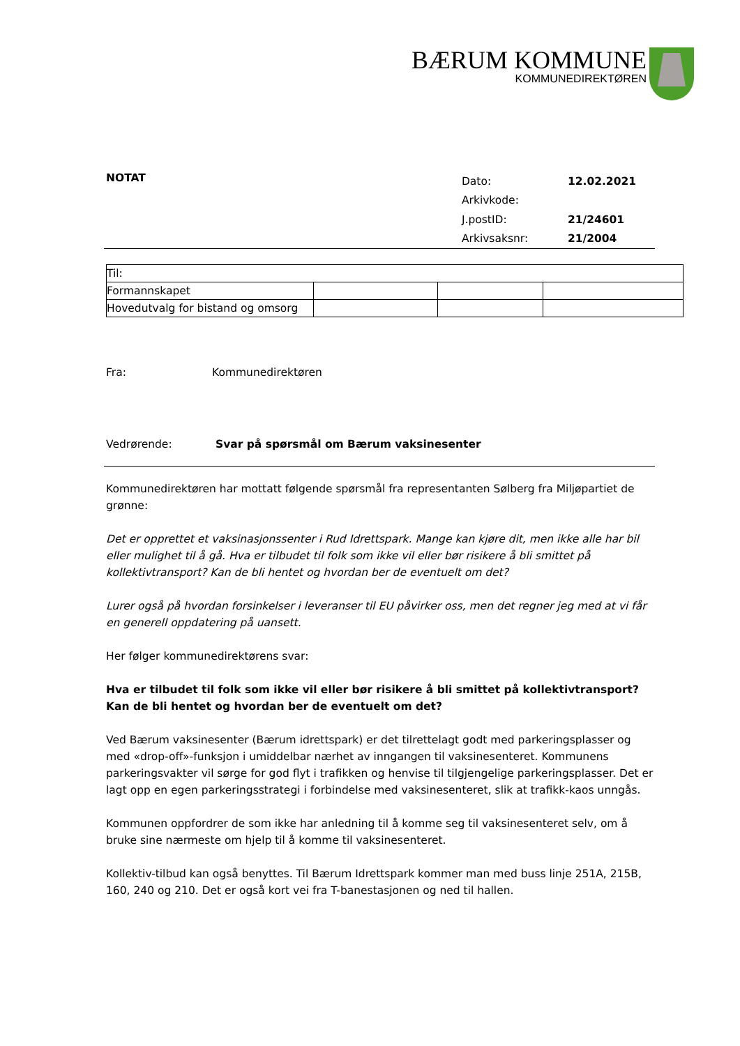BÆRUM KOMMUNE
KOMMUNEDIREKTØREN
NOTAT
| Dato: | 12.02.2021 |
| Arkivkode: | |
| J.postID: | 21/24601 |
| Arkivsaksnr: | 21/2004 |
| Til: | | | |
| Formannskapet | | | |
| Hovedutvalg for bistand og omsorg | | | |
Fra: Kommunedirektøren
Vedrørende: Svar på spørsmål om Bærum vaksinesenter
Kommunedirektøren har mottatt følgende spørsmål fra representanten Sølberg fra Miljøpartiet de grønne:
Det er opprettet et vaksinasjonssenter i Rud Idrettspark. Mange kan kjøre dit, men ikke alle har bil eller mulighet til å gå. Hva er tilbudet til folk som ikke vil eller bør risikere å bli smittet på kollektivtransport? Kan de bli hentet og hvordan ber de eventuelt om det?
Lurer også på hvordan forsinkelser i leveranser til EU påvirker oss, men det regner jeg med at vi får en generell oppdatering på uansett.
Her følger kommunedirektørens svar:
Hva er tilbudet til folk som ikke vil eller bør risikere å bli smittet på kollektivtransport? Kan de bli hentet og hvordan ber de eventuelt om det?
Ved Bærum vaksinesenter (Bærum idrettspark) er det tilrettelagt godt med parkeringsplasser og med «drop-off»-funksjon i umiddelbar nærhet av inngangen til vaksinesenteret. Kommunens parkeringsvakter vil sørge for god flyt i trafikken og henvise til tilgjengelige parkeringsplasser. Det er lagt opp en egen parkeringsstrategi i forbindelse med vaksinesenteret, slik at trafikk-kaos unngås.
Kommunen oppfordrer de som ikke har anledning til å komme seg til vaksinesenteret selv, om å bruke sine nærmeste om hjelp til å komme til vaksinesenteret.
Kollektiv-tilbud kan også benyttes. Til Bærum Idrettspark kommer man med buss linje 251A, 215B, 160, 240 og 210. Det er også kort vei fra T-banestasjonen og ned til hallen.